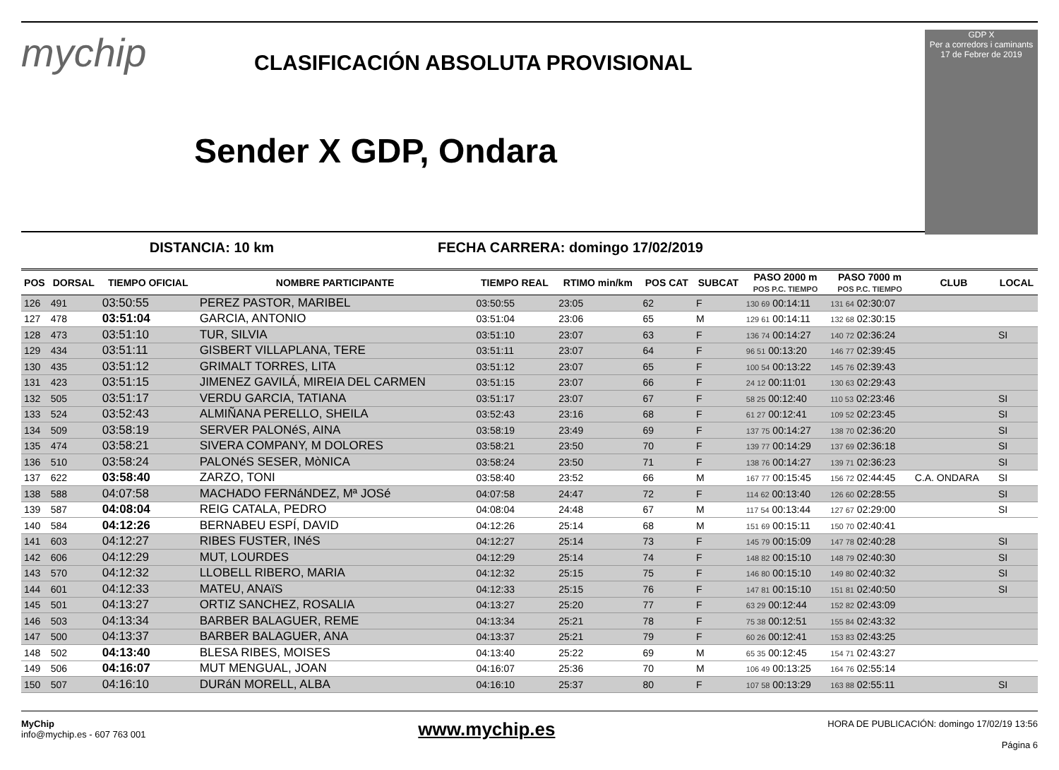mychip
CLASIFICACIÓN ABSOLUTA PROVISIONAL
Sender X GDP, Ondara
GDP X
Per a corredors i caminants
17 de Febrer de 2019
DISTANCIA: 10 km FECHA CARRERA: domingo 17/02/2019
| POS | DORSAL | TIEMPO OFICIAL | NOMBRE PARTICIPANTE | TIEMPO REAL | RTIMO min/km | POS CAT | SUBCAT | PASO 2000 m POS P.C. TIEMPO | PASO 7000 m POS P.C. TIEMPO | CLUB | LOCAL |
| --- | --- | --- | --- | --- | --- | --- | --- | --- | --- | --- | --- |
| 126 | 491 | 03:50:55 | PEREZ PASTOR, MARIBEL | 03:50:55 | 23:05 | 62 | F | 130 69 00:14:11 | 131 64 02:30:07 | | |
| 127 | 478 | 03:51:04 | GARCIA, ANTONIO | 03:51:04 | 23:06 | 65 | M | 129 61 00:14:11 | 132 68 02:30:15 | | |
| 128 | 473 | 03:51:10 | TUR, SILVIA | 03:51:10 | 23:07 | 63 | F | 136 74 00:14:27 | 140 72 02:36:24 | | SI |
| 129 | 434 | 03:51:11 | GISBERT VILLAPLANA, TERE | 03:51:11 | 23:07 | 64 | F | 96 51 00:13:20 | 146 77 02:39:45 | | |
| 130 | 435 | 03:51:12 | GRIMALT TORRES, LITA | 03:51:12 | 23:07 | 65 | F | 100 54 00:13:22 | 145 76 02:39:43 | | |
| 131 | 423 | 03:51:15 | JIMENEZ GAVILÁ, MIREIA DEL CARMEN | 03:51:15 | 23:07 | 66 | F | 24 12 00:11:01 | 130 63 02:29:43 | | |
| 132 | 505 | 03:51:17 | VERDU GARCIA, TATIANA | 03:51:17 | 23:07 | 67 | F | 58 25 00:12:40 | 110 53 02:23:46 | | SI |
| 133 | 524 | 03:52:43 | ALMIÑANA PERELLO, SHEILA | 03:52:43 | 23:16 | 68 | F | 61 27 00:12:41 | 109 52 02:23:45 | | SI |
| 134 | 509 | 03:58:19 | SERVER PALONéS, AINA | 03:58:19 | 23:49 | 69 | F | 137 75 00:14:27 | 138 70 02:36:20 | | SI |
| 135 | 474 | 03:58:21 | SIVERA COMPANY, M DOLORES | 03:58:21 | 23:50 | 70 | F | 139 77 00:14:29 | 137 69 02:36:18 | | SI |
| 136 | 510 | 03:58:24 | PALONéS SESER, MòNICA | 03:58:24 | 23:50 | 71 | F | 138 76 00:14:27 | 139 71 02:36:23 | | SI |
| 137 | 622 | 03:58:40 | ZARZO, TONI | 03:58:40 | 23:52 | 66 | M | 167 77 00:15:45 | 156 72 02:44:45 | C.A. ONDARA | SI |
| 138 | 588 | 04:07:58 | MACHADO FERNáNDEZ, Mª JOSé | 04:07:58 | 24:47 | 72 | F | 114 62 00:13:40 | 126 60 02:28:55 | | SI |
| 139 | 587 | 04:08:04 | REIG CATALA, PEDRO | 04:08:04 | 24:48 | 67 | M | 117 54 00:13:44 | 127 67 02:29:00 | | SI |
| 140 | 584 | 04:12:26 | BERNABEU ESPÍ, DAVID | 04:12:26 | 25:14 | 68 | M | 151 69 00:15:11 | 150 70 02:40:41 | | |
| 141 | 603 | 04:12:27 | RIBES FUSTER, INéS | 04:12:27 | 25:14 | 73 | F | 145 79 00:15:09 | 147 78 02:40:28 | | SI |
| 142 | 606 | 04:12:29 | MUT, LOURDES | 04:12:29 | 25:14 | 74 | F | 148 82 00:15:10 | 148 79 02:40:30 | | SI |
| 143 | 570 | 04:12:32 | LLOBELL RIBERO, MARIA | 04:12:32 | 25:15 | 75 | F | 146 80 00:15:10 | 149 80 02:40:32 | | SI |
| 144 | 601 | 04:12:33 | MATEU, ANAïS | 04:12:33 | 25:15 | 76 | F | 147 81 00:15:10 | 151 81 02:40:50 | | SI |
| 145 | 501 | 04:13:27 | ORTIZ SANCHEZ, ROSALIA | 04:13:27 | 25:20 | 77 | F | 63 29 00:12:44 | 152 82 02:43:09 | | |
| 146 | 503 | 04:13:34 | BARBER BALAGUER, REME | 04:13:34 | 25:21 | 78 | F | 75 38 00:12:51 | 155 84 02:43:32 | | |
| 147 | 500 | 04:13:37 | BARBER BALAGUER, ANA | 04:13:37 | 25:21 | 79 | F | 60 26 00:12:41 | 153 83 02:43:25 | | |
| 148 | 502 | 04:13:40 | BLESA RIBES, MOISES | 04:13:40 | 25:22 | 69 | M | 65 35 00:12:45 | 154 71 02:43:27 | | |
| 149 | 506 | 04:16:07 | MUT MENGUAL, JOAN | 04:16:07 | 25:36 | 70 | M | 106 49 00:13:25 | 164 76 02:55:14 | | |
| 150 | 507 | 04:16:10 | DURáN MORELL, ALBA | 04:16:10 | 25:37 | 80 | F | 107 58 00:13:29 | 163 88 02:55:11 | | SI |
MyChip
info@mychip.es - 607 763 001
www.mychip.es
HORA DE PUBLICACIÓN: domingo 17/02/19 13:56
Página 6